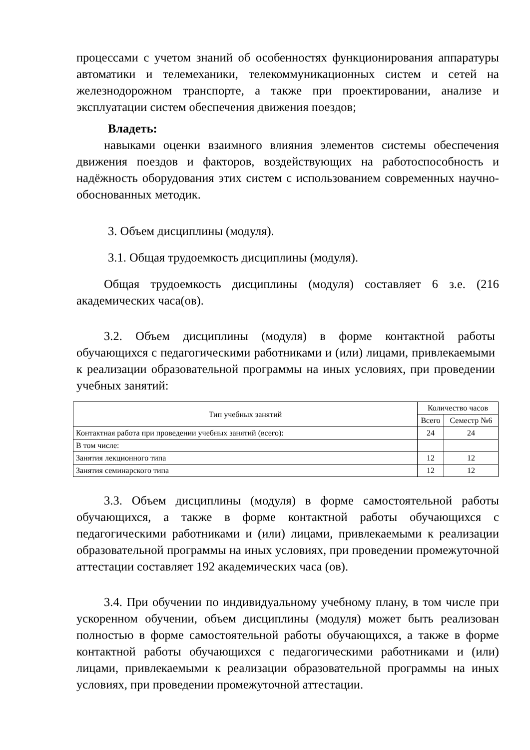процессами с учетом знаний об особенностях функционирования аппаратуры автоматики и телемеханики, телекоммуникационных систем и сетей на железнодорожном транспорте, а также при проектировании, анализе и эксплуатации систем обеспечения движения поездов;
Владеть:
навыками оценки взаимного влияния элементов системы обеспечения движения поездов и факторов, воздействующих на работоспособность и надёжность оборудования этих систем с использованием современных научно-обоснованных методик.
3. Объем дисциплины (модуля).
3.1. Общая трудоемкость дисциплины (модуля).
Общая трудоемкость дисциплины (модуля) составляет 6 з.е. (216 академических часа(ов).
3.2. Объем дисциплины (модуля) в форме контактной работы обучающихся с педагогическими работниками и (или) лицами, привлекаемыми к реализации образовательной программы на иных условиях, при проведении учебных занятий:
| Тип учебных занятий | Количество часов | |
| --- | --- | --- |
| | Всего | Семестр №6 |
| Контактная работа при проведении учебных занятий (всего): | 24 | 24 |
| В том числе: | | |
| Занятия лекционного типа | 12 | 12 |
| Занятия семинарского типа | 12 | 12 |
3.3. Объем дисциплины (модуля) в форме самостоятельной работы обучающихся, а также в форме контактной работы обучающихся с педагогическими работниками и (или) лицами, привлекаемыми к реализации образовательной программы на иных условиях, при проведении промежуточной аттестации составляет 192 академических часа (ов).
3.4. При обучении по индивидуальному учебному плану, в том числе при ускоренном обучении, объем дисциплины (модуля) может быть реализован полностью в форме самостоятельной работы обучающихся, а также в форме контактной работы обучающихся с педагогическими работниками и (или) лицами, привлекаемыми к реализации образовательной программы на иных условиях, при проведении промежуточной аттестации.